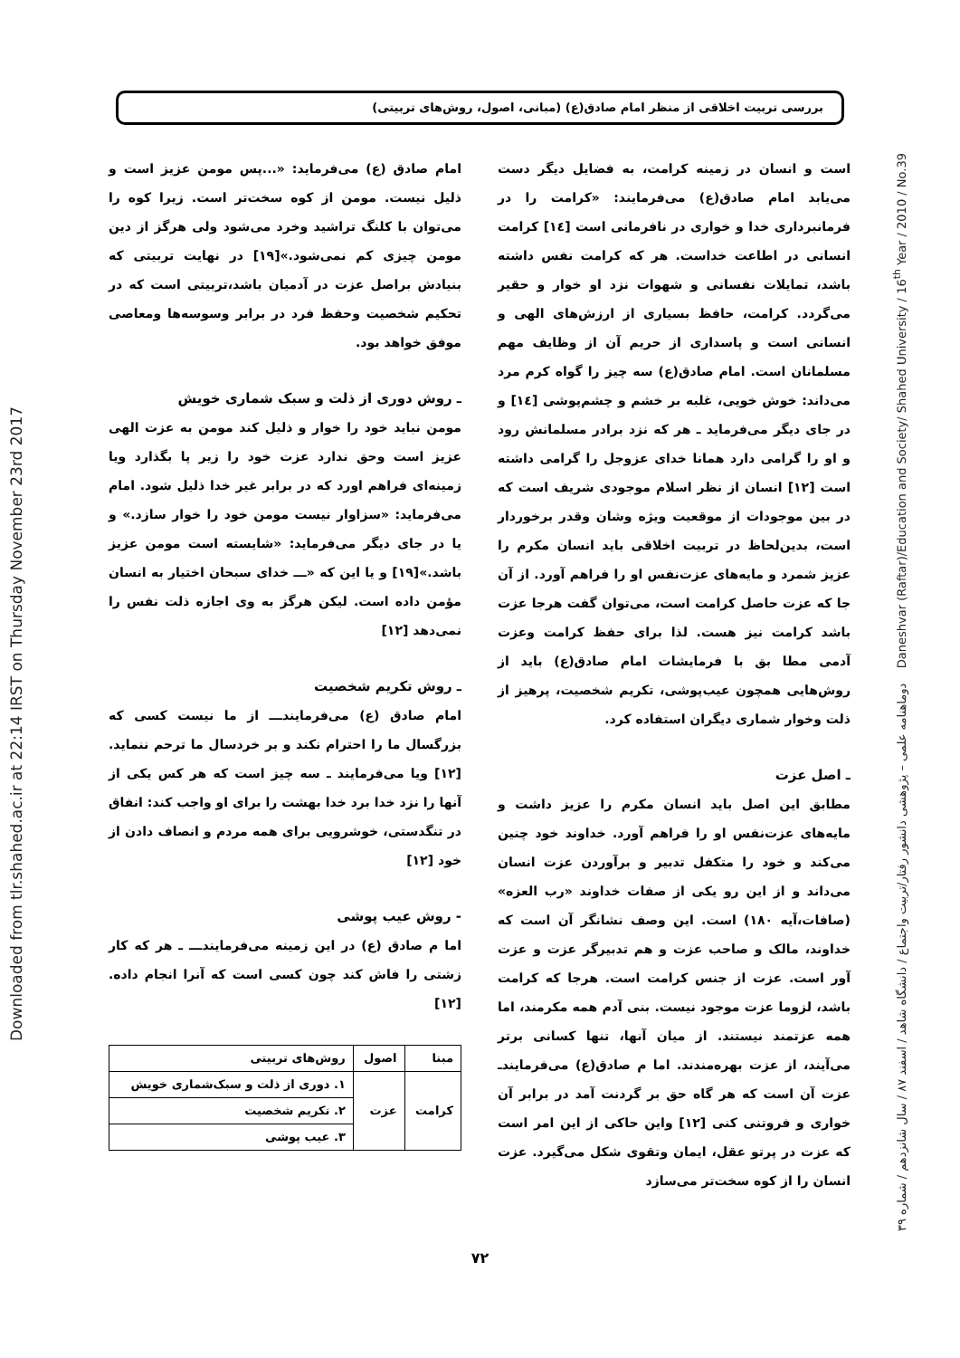Downloaded from tlr.shahed.ac.ir at 22:14 IRST on Thursday November 23rd 2017
بررسی تربیت اخلاقی از منظر امام صادق(ع) (مبانی، اصول، روش‌های تربیتی)
است و انسان در زمینه کرامت، به فضایل دیگر دست می‌یابد امام صادق(ع) می‌فرمایند: «کرامت را در فرمانبرداری خدا و خواری در نافرمانی است [١٤] کرامت انسانی در اطاعت خداست. هر که کرامت نفس داشته باشد، تمایلات نفسانی و شهوات نزد او خوار و حقیر می‌گردد. کرامت، حافظ بسیاری از ارزش‌های الهی و انسانی است و پاسداری از حریم آن از وظایف مهم مسلمانان است. امام صادق(ع) سه چیز را گواه کرم مرد می‌داند: خوش خویی، غلبه بر خشم و چشم‌پوشی [١٤] و در جای دیگر می‌فرماید ـ هر که نزد برادر مسلمانش رود و او را گرامی دارد همانا خدای عزوجل را گرامی داشته است [١٢] انسان از نظر اسلام موجودی شریف است که در بین موجودات از موقعیت ویژه وشان وقدر برخوردار است، بدین‌لحاظ در تربیت اخلاقی باید انسان مکرم را عزیز شمرد و مایه‌های عزت‌نفس او را فراهم آورد. از آن جا که عزت حاصل کرامت است، می‌توان گفت هرجا عزت باشد کرامت نیز هست. لذا برای حفظ کرامت وعزت آدمی مطا بق با فرمایشات امام صادق(ع) باید از روش‌هایی همچون عیب‌پوشی، تکریم شخصیت، پرهیز از ذلت وخوار شماری دیگران استفاده کرد.
ـ اصل عزت
مطابق این اصل باید انسان مکرم را عزیز داشت و مایه‌های عزت‌نفس او را فراهم آورد. خداوند خود چنین می‌کند و خود را متکفل تدبیر و برآوردن عزت انسان می‌داند و از این رو یکی از صفات خداوند «رب العزه» (صافات،آیه ١٨٠) است. این وصف نشانگر آن است که خداوند، مالک و صاحب عزت و هم تدبیرگر عزت و عزت آور است. عزت از جنس کرامت است. هرجا که کرامت باشد، لزوما عزت موجود نیست. بنی آدم همه مکرمند، اما همه عزتمند نیستند. از میان آنها، تنها کسانی برتر می‌آیند، از عزت بهره‌مندند. اما م صادق(ع) می‌فرمایندـ عزت آن است که هر گاه حق بر گردنت آمد در برابر آن خواری و فروتنی کنی [١٢] واین حاکی از این امر است که عزت در پرتو عقل، ایمان وتقوی شکل می‌گیرد. عزت انسان را از کوه سخت‌تر می‌سازد
امام صادق (ع) می‌فرماید: «...پس مومن عزیز است و ذلیل نیست. مومن از کوه سخت‌تر است. زیرا کوه را می‌توان با کلنگ تراشید وخرد می‌شود ولی هرگز از دین مومن چیزی کم نمی‌شود.»[١٩] در نهایت تربیتی که بنیادش براصل عزت در آدمیان باشد،تربیتی است که در تحکیم شخصیت وحفظ فرد در برابر وسوسه‌ها ومعاصی موفق خواهد بود.
ـ روش دوری از ذلت و سبک شماری خویش
مومن نباید خود را خوار و ذلیل کند مومن به عزت الهی عزیز است وحق ندارد عزت خود را زیر پا بگذارد ویا زمینه‌ای فراهم اورد که در برابر غیر خدا ذلیل شود. امام می‌فرماید: «سزاوار نیست مومن خود را خوار سازد.» و یا در جای دیگر می‌فرماید: «شایسته است مومن عزیز باشد.»[١٩] و یا این که «ـــ خدای سبحان اختیار به انسان مؤمن داده است. لیکن هرگز به وی اجازه ذلت نفس را نمی‌دهد [١٢]
ـ روش تکریم شخصیت
امام صادق (ع) می‌فرمایندـــ از ما نیست کسی که بزرگسال ما را احترام نکند و بر خردسال ما ترحم ننماید. [١٢] ویا می‌فرمایند ـ سه چیز است که هر کس یکی از آنها را نزد خدا برد خدا بهشت را برای او واجب کند: انفاق در تنگدستی، خوشرویی برای همه مردم و انصاف دادن از خود [١٢]
- روش عیب پوشی
اما م صادق (ع) در این زمینه می‌فرمایندـــ ـ هر که کار زشتی را فاش کند چون کسی است که آنرا انجام داده. [١٢]
| مبنا | اصول | روش‌های تربیتی |
| --- | --- | --- |
| کرامت | عزت | ١. دوری از ذلت و سبک‌شماری خویش |
| | | ٢. تکریم شخصیت |
| | | ٣. عیب پوشی |
دوماهنامه علمی – پژوهشی دانشور رفتار/تربیت واجتماع / دانشگاه شاهد / اسفند ٨٧ / سال شانزدهم / شماره ٣٩ Daneshvar (Raftar)/Education and Society/ Shahed University / 16<sup>th</sup> Year / 2010 / No.39
٧٢